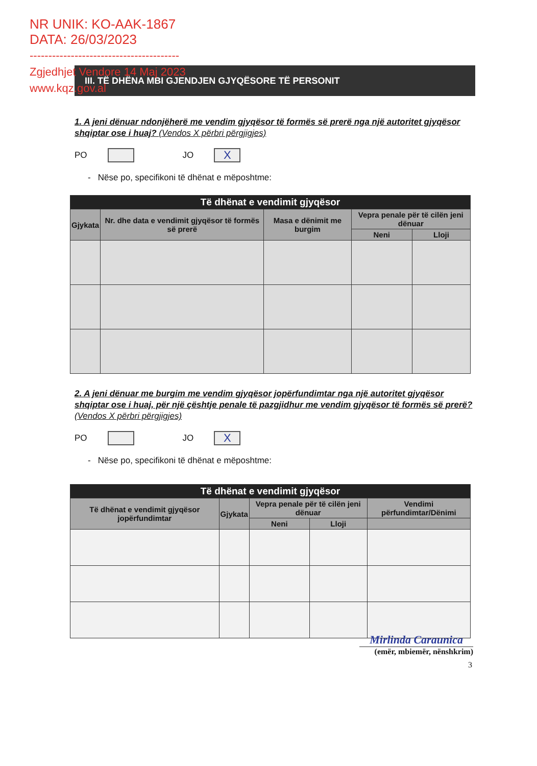NR UNIK: KO-AAK-1867
DATA: 26/03/2023
----------------------------------------
Zgjedhjet Vendore 14 Maj 2023
www.kqz.gov.al
III. TË DHËNA MBI GJENDJEN GJYQËSORE TË PERSONIT
1. A jeni dënuar ndonjëherë me vendim gjyqësor të formës së prerë nga një autoritet gjyqësor shqiptar ose i huaj? (Vendos X përbri përgjigjes)
PO
JO
X
- Nëse po, specifikoni të dhënat e mëposhtme:
| Të dhënat e vendimit gjyqësor | | | | |
| --- | --- | --- | --- | --- |
| Gjykata | Nr. dhe data e vendimit gjyqësor të formës së prerë | Masa e dënimit me burgim | Vepra penale për të cilën jeni dënuar | |
| | | | Neni | Lloji |
2. A jeni dënuar me burgim me vendim gjyqësor jopërfundimtar nga një autoritet gjyqësor shqiptar ose i huaj, për një çështje penale të pazgjidhur me vendim gjyqësor të formës së prerë? (Vendos X përbri përgjigjes)
PO
JO
X
- Nëse po, specifikoni të dhënat e mëposhtme:
| Të dhënat e vendimit gjyqësor | | | | |
| --- | --- | --- | --- | --- |
| Të dhënat e vendimit gjyqësor jopërfundimtar | Gjykata | Vepra penale për të cilën jeni dënuar | | Vendimi përfundimtar/Dënimi |
| | | Neni | Lloji | |
Mirlinda Caraunica
(emër, mbiemër, nënshkrim)
3